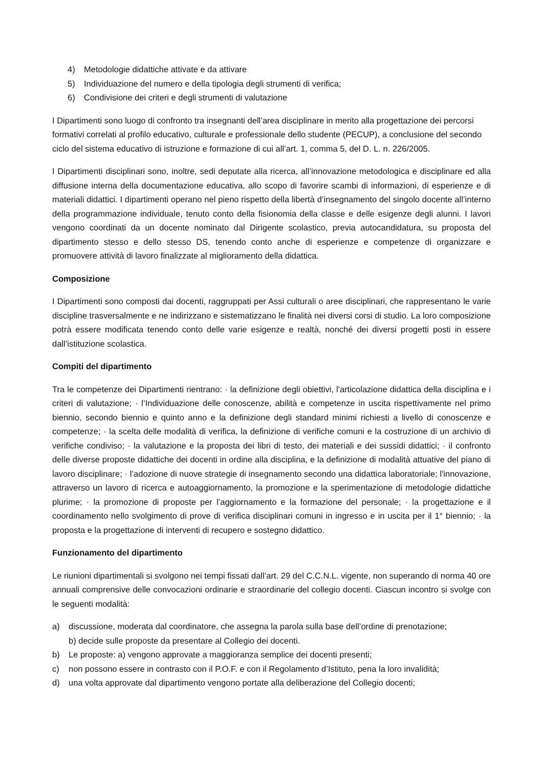4) Metodologie didattiche attivate e da attivare
5) Individuazione del numero e della tipologia degli strumenti di verifica;
6) Condivisione dei criteri e degli strumenti di valutazione
I Dipartimenti sono luogo di confronto tra insegnanti dell’area disciplinare in merito alla progettazione dei percorsi formativi correlati al profilo educativo, culturale e professionale dello studente (PECUP), a conclusione del secondo ciclo del sistema educativo di istruzione e formazione di cui all’art. 1, comma 5, del D. L. n. 226/2005.
I Dipartimenti disciplinari sono, inoltre, sedi deputate alla ricerca, all’innovazione metodologica e disciplinare ed alla diffusione interna della documentazione educativa, allo scopo di favorire scambi di informazioni, di esperienze e di materiali didattici. I dipartimenti operano nel pieno rispetto della libertà d’insegnamento del singolo docente all’interno della programmazione individuale, tenuto conto della fisionomia della classe e delle esigenze degli alunni. I lavori vengono coordinati da un docente nominato dal Dirigente scolastico, previa autocandidatura, su proposta del dipartimento stesso e dello stesso DS, tenendo conto anche di esperienze e competenze di organizzare e promuovere attività di lavoro finalizzate al miglioramento della didattica.
Composizione
I Dipartimenti sono composti dai docenti, raggruppati per Assi culturali o aree disciplinari, che rappresentano le varie discipline trasversalmente e ne indirizzano e sistematizzano le finalità nei diversi corsi di studio. La loro composizione potrà essere modificata tenendo conto delle varie esigenze e realtà, nonché dei diversi progetti posti in essere dall’istituzione scolastica.
Compiti del dipartimento
Tra le competenze dei Dipartimenti rientrano: · la definizione degli obiettivi, l'articolazione didattica della disciplina e i criteri di valutazione; · l’Individuazione delle conoscenze, abilità e competenze in uscita rispettivamente nel primo biennio, secondo biennio e quinto anno e la definizione degli standard minimi richiesti a livello di conoscenze e competenze; · la scelta delle modalità di verifica, la definizione di verifiche comuni e la costruzione di un archivio di verifiche condiviso; · la valutazione e la proposta dei libri di testo, dei materiali e dei sussidi didattici; · il confronto delle diverse proposte didattiche dei docenti in ordine alla disciplina, e la definizione di modalità attuative del piano di lavoro disciplinare; · l’adozione di nuove strategie di insegnamento secondo una didattica laboratoriale; l'innovazione, attraverso un lavoro di ricerca e autoaggiornamento, la promozione e la sperimentazione di metodologie didattiche plurime; · la promozione di proposte per l’aggiornamento e la formazione del personale; · la progettazione e il coordinamento nello svolgimento di prove di verifica disciplinari comuni in ingresso e in uscita per il 1° biennio; · la proposta e la progettazione di interventi di recupero e sostegno didattico.
Funzionamento del dipartimento
Le riunioni dipartimentali si svolgono nei tempi fissati dall’art. 29 del C.C.N.L. vigente, non superando di norma 40 ore annuali comprensive delle convocazioni ordinarie e straordinarie del collegio docenti. Ciascun incontro si svolge con le seguenti modalità:
a) discussione, moderata dal coordinatore, che assegna la parola sulla base dell’ordine di prenotazione;
b) decide sulle proposte da presentare al Collegio dei docenti.
b) Le proposte: a) vengono approvate a maggioranza semplice dei docenti presenti;
c) non possono essere in contrasto con il P.O.F. e con il Regolamento d’Istituto, pena la loro invalidità;
d) una volta approvate dal dipartimento vengono portate alla deliberazione del Collegio docenti;